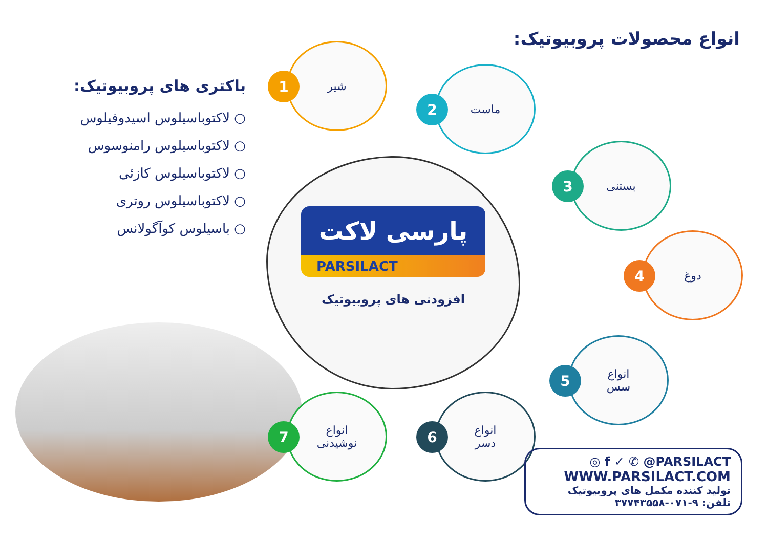انواع محصولات پروبیوتیک:
باکتری های پروبیوتیک:
○ لاکتوباسیلوس اسیدوفیلوس
○ لاکتوباسیلوس رامنوسوس
○ لاکتوباسیلوس کازئی
○ لاکتوباسیلوس روتری
○ باسیلوس کوآگولانس
پارسی لاکت
PARSILACT
افزودنی های پروبیوتیک
1
شیر
2
ماست
3
بستنی
4
دوغ
5
انواع
سس
6
انواع
دسر
7
انواع
نوشیدنی
◎ f ✓ ✆ @PARSILACT
WWW.PARSILACT.COM
تولید کننده مکمل های پروبیوتیک
تلفن: ۹-۰۷۱-۳۷۷۴۳۵۵۸